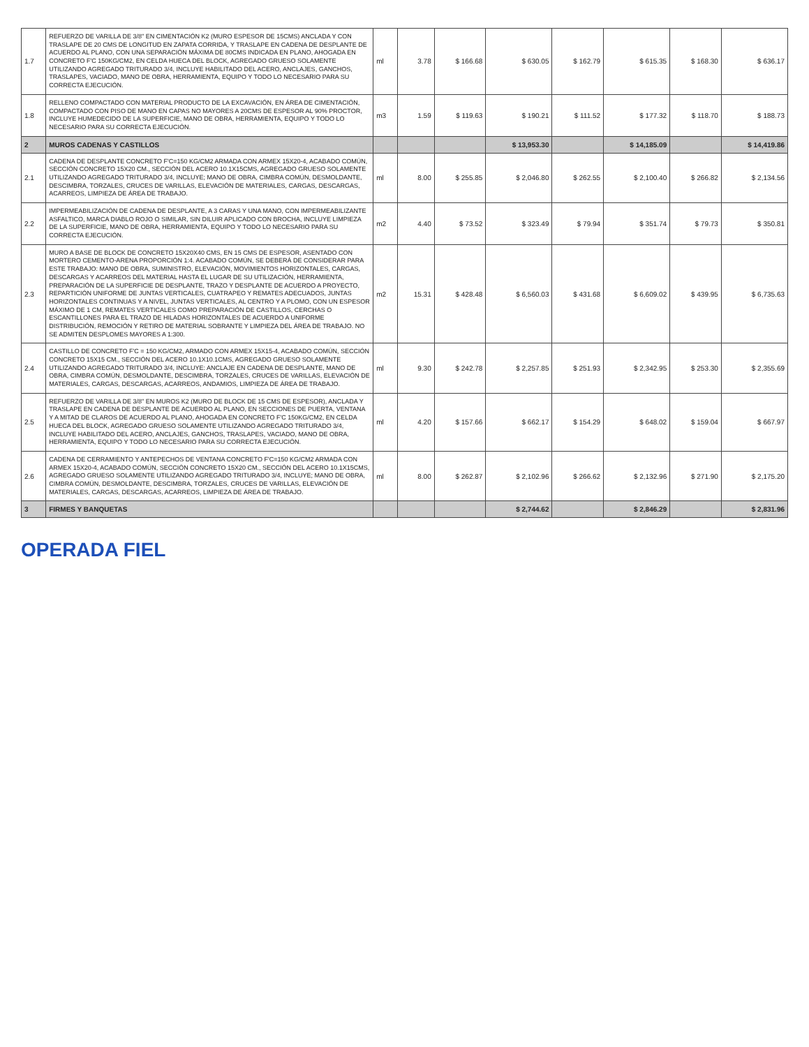| 1.7 | REFUERZO DE VARILLA DE 3/8" EN CIMENTACIÓN K2 (MURO ESPESOR DE 15CMS) ANCLADA Y CON TRASLAPE DE 20 CMS DE LONGITUD EN ZAPATA CORRIDA, Y TRASLAPE EN CADENA DE DESPLANTE DE ACUERDO AL PLANO, CON UNA SEPARACIÓN MÁXIMA DE 80CMS INDICADA EN PLANO, AHOGADA EN CONCRETO F'C 150KG/CM2, EN CELDA HUECA DEL BLOCK, AGREGADO GRUESO SOLAMENTE UTILIZANDO AGREGADO TRITURADO 3/4, INCLUYE HABILITADO DEL ACERO, ANCLAJES, GANCHOS, TRASLAPES, VACIADO, MANO DE OBRA, HERRAMIENTA, EQUIPO Y TODO LO NECESARIO PARA SU CORRECTA EJECUCIÓN. | ml | 3.78 | $ 166.68 | $ 630.05 | $ 162.79 | $ 615.35 | $ 168.30 | $ 636.17 |
| 1.8 | RELLENO COMPACTADO CON MATERIAL PRODUCTO DE LA EXCAVACIÓN, EN ÁREA DE CIMENTACIÓN, COMPACTADO CON PISO DE MANO EN CAPAS NO MAYORES A 20CMS DE ESPESOR AL 90% PROCTOR, INCLUYE HUMEDECIDO DE LA SUPERFICIE, MANO DE OBRA, HERRAMIENTA, EQUIPO Y TODO LO NECESARIO PARA SU CORRECTA EJECUCIÓN. | m3 | 1.59 | $ 119.63 | $ 190.21 | $ 111.52 | $ 177.32 | $ 118.70 | $ 188.73 |
| 2 | MUROS CADENAS Y CASTILLOS | | | | $ 13,953.30 | | $ 14,185.09 | | $ 14,419.86 |
| 2.1 | CADENA DE DESPLANTE CONCRETO F'C=150 KG/CM2 ARMADA CON ARMEX 15X20-4, ACABADO COMÚN, SECCIÓN CONCRETO 15X20 CM., SECCIÓN DEL ACERO 10.1X15CMS, AGREGADO GRUESO SOLAMENTE UTILIZANDO AGREGADO TRITURADO 3/4, INCLUYE; MANO DE OBRA, CIMBRA COMÚN, DESMOLDANTE, DESCIMBRA, TORZALES, CRUCES DE VARILLAS, ELEVACIÓN DE MATERIALES, CARGAS, DESCARGAS, ACARREOS, LIMPIEZA DE ÁREA DE TRABAJO. | ml | 8.00 | $ 255.85 | $ 2,046.80 | $ 262.55 | $ 2,100.40 | $ 266.82 | $ 2,134.56 |
| 2.2 | IMPERMEABILIZACIÓN DE CADENA DE DESPLANTE, A 3 CARAS Y UNA MANO, CON IMPERMEABILIZANTE ASFALTICO, MARCA DIABLO ROJO O SIMILAR, SIN DILUIR APLICADO CON BROCHA, INCLUYE LIMPIEZA DE LA SUPERFICIE, MANO DE OBRA, HERRAMIENTA, EQUIPO Y TODO LO NECESARIO PARA SU CORRECTA EJECUCIÓN. | m2 | 4.40 | $ 73.52 | $ 323.49 | $ 79.94 | $ 351.74 | $ 79.73 | $ 350.81 |
| 2.3 | MURO A BASE DE BLOCK DE CONCRETO 15X20X40 CMS, EN 15 CMS DE ESPESOR, ASENTADO CON MORTERO CEMENTO-ARENA PROPORCIÓN 1:4. ACABADO COMÚN, SE DEBERÁ DE CONSIDERAR PARA ESTE TRABAJO: MANO DE OBRA, SUMINISTRO, ELEVACIÓN, MOVIMIENTOS HORIZONTALES, CARGAS, DESCARGAS Y ACARREOS DEL MATERIAL HASTA EL LUGAR DE SU UTILIZACIÓN, HERRAMIENTA, PREPARACIÓN DE LA SUPERFICIE DE DESPLANTE, TRAZO Y DESPLANTE DE ACUERDO A PROYECTO, REPARTICIÓN UNIFORME DE JUNTAS VERTICALES, CUATRAPEO Y REMATES ADECUADOS, JUNTAS HORIZONTALES CONTINUAS Y A NIVEL, JUNTAS VERTICALES, AL CENTRO Y A PLOMO, CON UN ESPESOR MÁXIMO DE 1 CM, REMATES VERTICALES COMO PREPARACIÓN DE CASTILLOS, CERCHAS O ESCANTILLONES PARA EL TRAZO DE HILADAS HORIZONTALES DE ACUERDO A UNIFORME DISTRIBUCIÓN, REMOCIÓN Y RETIRO DE MATERIAL SOBRANTE Y LIMPIEZA DEL ÁREA DE TRABAJO. NO SE ADMITEN DESPLOMES MAYORES A 1:300. | m2 | 15.31 | $ 428.48 | $ 6,560.03 | $ 431.68 | $ 6,609.02 | $ 439.95 | $ 6,735.63 |
| 2.4 | CASTILLO DE CONCRETO F'C = 150 KG/CM2, ARMADO CON ARMEX 15X15-4, ACABADO COMÚN, SECCIÓN CONCRETO 15X15 CM., SECCIÓN DEL ACERO 10.1X10.1CMS, AGREGADO GRUESO SOLAMENTE UTILIZANDO AGREGADO TRITURADO 3/4, INCLUYE: ANCLAJE EN CADENA DE DESPLANTE, MANO DE OBRA, CIMBRA COMÚN, DESMOLDANTE, DESCIMBRA, TORZALES, CRUCES DE VARILLAS, ELEVACIÓN DE MATERIALES, CARGAS, DESCARGAS, ACARREOS, ANDAMIOS, LIMPIEZA DE ÁREA DE TRABAJO. | ml | 9.30 | $ 242.78 | $ 2,257.85 | $ 251.93 | $ 2,342.95 | $ 253.30 | $ 2,355.69 |
| 2.5 | REFUERZO DE VARILLA DE 3/8" EN MUROS K2 (MURO DE BLOCK DE 15 CMS DE ESPESOR), ANCLADA Y TRASLAPE EN CADENA DE DESPLANTE DE ACUERDO AL PLANO, EN SECCIONES DE PUERTA, VENTANA Y A MITAD DE CLAROS DE ACUERDO AL PLANO, AHOGADA EN CONCRETO F'C 150KG/CM2, EN CELDA HUECA DEL BLOCK, AGREGADO GRUESO SOLAMENTE UTILIZANDO AGREGADO TRITURADO 3/4, INCLUYE HABILITADO DEL ACERO, ANCLAJES, GANCHOS, TRASLAPES, VACIADO, MANO DE OBRA, HERRAMIENTA, EQUIPO Y TODO LO NECESARIO PARA SU CORRECTA EJECUCIÓN. | ml | 4.20 | $ 157.66 | $ 662.17 | $ 154.29 | $ 648.02 | $ 159.04 | $ 667.97 |
| 2.6 | CADENA DE CERRAMIENTO Y ANTEPECHOS DE VENTANA CONCRETO F'C=150 KG/CM2 ARMADA CON ARMEX 15X20-4, ACABADO COMÚN, SECCIÓN CONCRETO 15X20 CM., SECCIÓN DEL ACERO 10.1X15CMS, AGREGADO GRUESO SOLAMENTE UTILIZANDO AGREGADO TRITURADO 3/4, INCLUYE; MANO DE OBRA, CIMBRA COMÚN, DESMOLDANTE, DESCIMBRA, TORZALES, CRUCES DE VARILLAS, ELEVACIÓN DE MATERIALES, CARGAS, DESCARGAS, ACARREOS, LIMPIEZA DE ÁREA DE TRABAJO. | ml | 8.00 | $ 262.87 | $ 2,102.96 | $ 266.62 | $ 2,132.96 | $ 271.90 | $ 2,175.20 |
| 3 | FIRMES Y BANQUETAS | | | | $ 2,744.62 | | $ 2,846.29 | | $ 2,831.96 |
OPERADA FIEL